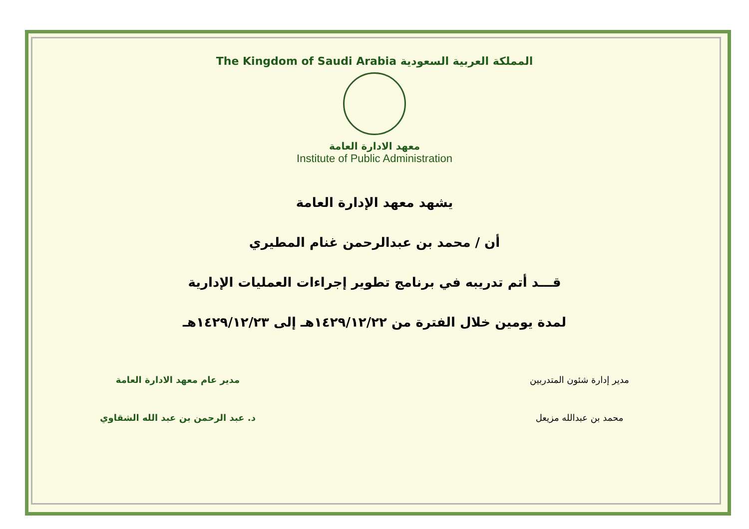The Kingdom of Saudi Arabia المملكة العربية السعودية
معهد الادارة العامة
Institute of Public Administration
يشهد معهد الإدارة العامة
أن / محمد بن عبدالرحمن غنام المطيري
قـــد أتم تدريبه في برنامج تطوير إجراءات العمليات الإدارية
لمدة يومين خلال الفترة من ١٤٢٩/١٢/٢٢هـ إلى ١٤٢٩/١٢/٢٣هـ
مدير إدارة شئون المتدربين
محمد بن عبدالله مزيعل
مدير عام معهد الادارة العامة
د. عبد الرحمن بن عبد الله الشقاوي